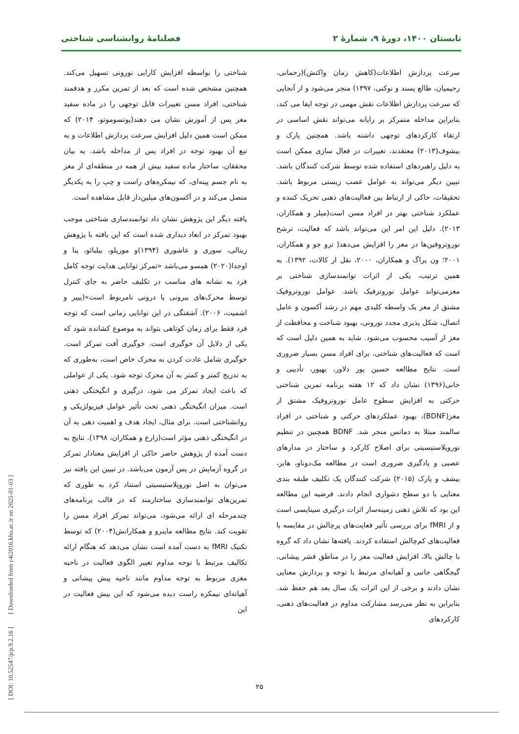تابستان ۱۴۰۰، دورهٔ ۹، شمارهٔ ۲ فصلنامهٔ روانشناسی شناختی
سرعت پردازش اطلاعات(کاهش زمان واکنش)(رحمانی، رحیمیان، طالع پسند و نوکنی، ۱۳۹۷) منجر می‌شود و از آنجایی که سرعت پردازش اطلاعات نقش مهمی در توجه ایفا می کند، بنابراین مداخله متمرکز بر رایانه می‌تواند نقش اساسی در ارتقاء کارکردهای توجهی داشته باشد. همچنین پارک و بیشوف(۲۰۱۳) معتقدند، تغییرات در فعال سازی ممکن است به دلیل راهبردهای استفاده شده توسط شرکت کنندگان باشد. تبیین دیگر می‌تواند به عوامل عصب زیستی مربوط باشد. تحقیقات، حاکی از ارتباط بین فعالیت‌های ذهنی تحریک کننده و عملکرد شناختی بهتر در افراد مسن است(میلر و همکاران، ۲۰۱۳). دلیل این امر این می‌تواند باشد که فعالیت، ترشح نوروتروفین‌ها در مغز را افزایش می‌دهد( ترو جو و همکاران، ۲۰۰۱؛ ون پراگ و همکاران، ۲۰۰۰، نقل از کالات، ۱۳۹۲). به همین ترتیب، یکی از اثرات توانمندسازی شناختی بر مغزمی‌تواند عوامل نوروترفیک باشد. عوامل نوروتروفیک مشتق از مغز یک واسطه کلیدی مهم در رشد آکسون و عامل اتصال، شکل پذیری مجدد نورونی، بهبود شناخت و محافظت از مغز از آسیب محسوب می‌شود. شاید به همین دلیل است که است که فعالیت‌های شناختی، برای افراد مسن بسیار ضروری است. نتایج مطالعه حسین پور دلاور، بهپور، تأدیبی و خانی(۱۳۹۶) نشان داد که ۱۲ هفته برنامه تمرین شناختی حرکتی به افزایش سطوح عامل نوروتروفیک مشتق از مغز(BDNF)، بهبود عملکردهای حرکتی و شناختی در افراد سالمند مبتلا به دمانس منجر شد. BDNF همچنین در تنظیم نوروپلاستیسیتی برای اصلاح کارکرد و ساختار در مدارهای عصبی و یادگیری ضروری است در مطالعه مک‌دوناو، هابر، بیشف و پارک (۲۰۱۵) شرکت کنندگان یک تکلیف طبقه بندی معنایی با دو سطح دشواری انجام دادند. فرضیه این مطالعه این بود که تلاش ذهنی زمینه‌ساز اثرات درگیری سیناپسی است و از fMRI برای بررسی تأثیر فعایت‌های پرچالش در مقایسه با فعالیت‌های کم‌چالش استفاده کردند. یافته‌ها نشان داد که گروه با چالش بالا، افزایش فعالیت مغز را در مناطق قشر پیشانی، گیجگاهی جانبی و آهیانه‌ای مرتبط با توجه و پردازش معنایی نشان دادند و برخی از این اثرات یک سال بعد هم حفظ شد. بنابراین به نظر می‌رسد مشارکت مداوم در فعالیت‌های ذهنی، کارکردهای
شناختی را بواسطه افزایش کارایی نورونی تسهیل می‌کند. همچنین مشخص شده است که بعد از تمرین مکرر و هدفمند شناختی، افراد مسن تغییرات قابل توجهی را در ماده سفید مغز پس از آموزش نشان می دهند(یوتسوموتو، ۲۰۱۴) که ممکن است همین دلیل افزایش سرعت پردازش اطلاعات و به تبع آن بهبود توجه در افراد پس از مداخله باشد. به بیان محققان، ساختار ماده سفید بیش از همه در منطقه‌ای از مغز به نام جسم پینه‌ای، که نیمکره‌های راست و چپ را به یکدیگر متصل می‌کند و در آکسون‌های میلین‌دار قابل مشاهده است.
یافته دیگر این پژوهش نشان داد توانمندسازی شناختی موجب بهبود تمرکز در ابعاد دیداری شده است که این یافته با پژوهش زینالی، سوری و عاشوری (۱۳۹۴)و موریلو، بیلبائو، پنا و اوجدا(۲۰۲۰) همسو می‌باشد «تمرکز توانایی هدایت توجه کامل فرد به نشانه های مناسب در تکلیف حاضر به جای کنترل توسط محرک‌های بیرونی یا درونی نامربوط است»(پیپر و اشمیت، ۲۰۰۶). آشفتگی در این توانایی زمانی است که توجه فرد فقط برای زمان کوتاهی بتواند به موضوع کشانده شود که یکی از دلایل آن خوگیری است. خوگیری آفت تمرکز است. خوگیری شامل عادت کردن به محرک خاص است، به‌طوری که به تدریج کمتر و کمتر به آن محرک توجه شود. یکی از عواملی که باعث ایجاد تمرکز می شود، درگیری و انگیختگی ذهنی است. میزان انگیختگی ذهنی تحت تأثیر عوامل فیزیولژیکی و روانشناختی است. برای مثال، ایجاد هدف و اهمیت دهی به آن در انگیختگی ذهنی مؤثر است(زارع و همکاران، ۱۳۹۸). نتایج به دست آمده از پژوهش حاضر حاکی از افزایش معنادار تمرکز در گروه آزمایش در پس آزمون می‌باشد. در تبیین این یافته نیز می‌توان به اصل نوروپلاستیسیتی استناد کرد به طوری که تمرین‌های توانمندسازی ساختارمند که در قالب برنامه‌های چندمرحله ای ارائه می‌شود، می‌تواند تمرکز افراد مسن را تقویت کند. نتایج مطالعه ماینرو و همکارانش(۲۰۰۴) که توسط تکنیک fMRI به دست آمده است نشان می‌دهد که هنگام ارائه تکالیف مرتبط با توجه مداوم تغییر الگوی فعالیت در ناحیه مغزی مربوط به توجه مداوم مانند ناحیه پیش پیشانی و آهیانه‌ای نیمکره راست دیده می‌شود که این بیش فعالیت در این
۲۵
[ DOI: 10.52547/jcp.9.2.16 ] [ Downloaded from c4i2016.khu.ac.ir on 2025-01-03 ]